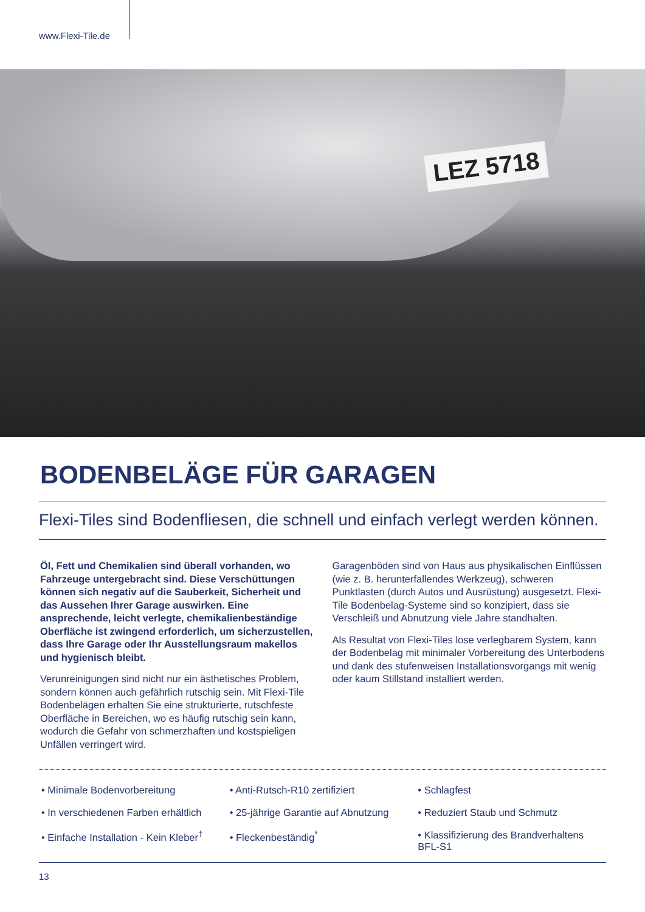www.Flexi-Tile.de
LEZ 5718
BODENBELÄGE FÜR GARAGEN
Flexi-Tiles sind Bodenfliesen, die schnell und einfach verlegt werden können.
Öl, Fett und Chemikalien sind überall vorhanden, wo Fahrzeuge untergebracht sind. Diese Verschüttungen können sich negativ auf die Sauberkeit, Sicherheit und das Aussehen Ihrer Garage auswirken. Eine ansprechende, leicht verlegte, chemikalienbeständige Oberfläche ist zwingend erforderlich, um sicherzustellen, dass Ihre Garage oder Ihr Ausstellungsraum makellos und hygienisch bleibt.
Verunreinigungen sind nicht nur ein ästhetisches Problem, sondern können auch gefährlich rutschig sein. Mit Flexi-Tile Bodenbelägen erhalten Sie eine strukturierte, rutschfeste Oberfläche in Bereichen, wo es häufig rutschig sein kann, wodurch die Gefahr von schmerzhaften und kostspieligen Unfällen verringert wird.
Garagenböden sind von Haus aus physikalischen Einflüssen (wie z. B. herunterfallendes Werkzeug), schweren Punktlasten (durch Autos und Ausrüstung) ausgesetzt. Flexi-Tile Bodenbelag-Systeme sind so konzipiert, dass sie Verschleiß und Abnutzung viele Jahre standhalten.
Als Resultat von Flexi-Tiles lose verlegbarem System, kann der Bodenbelag mit minimaler Vorbereitung des Unterbodens und dank des stufenweisen Installationsvorgangs mit wenig oder kaum Stillstand installiert werden.
• Minimale Bodenvorbereitung
• Anti-Rutsch-R10 zertifiziert
• Schlagfest
• In verschiedenen Farben erhältlich
• 25-jährige Garantie auf Abnutzung
• Reduziert Staub und Schmutz
• Einfache Installation - Kein Kleber<sup>†</sup>
• Fleckenbeständig<sup>*</sup>
• Klassifizierung des Brandverhaltens BFL-S1
13